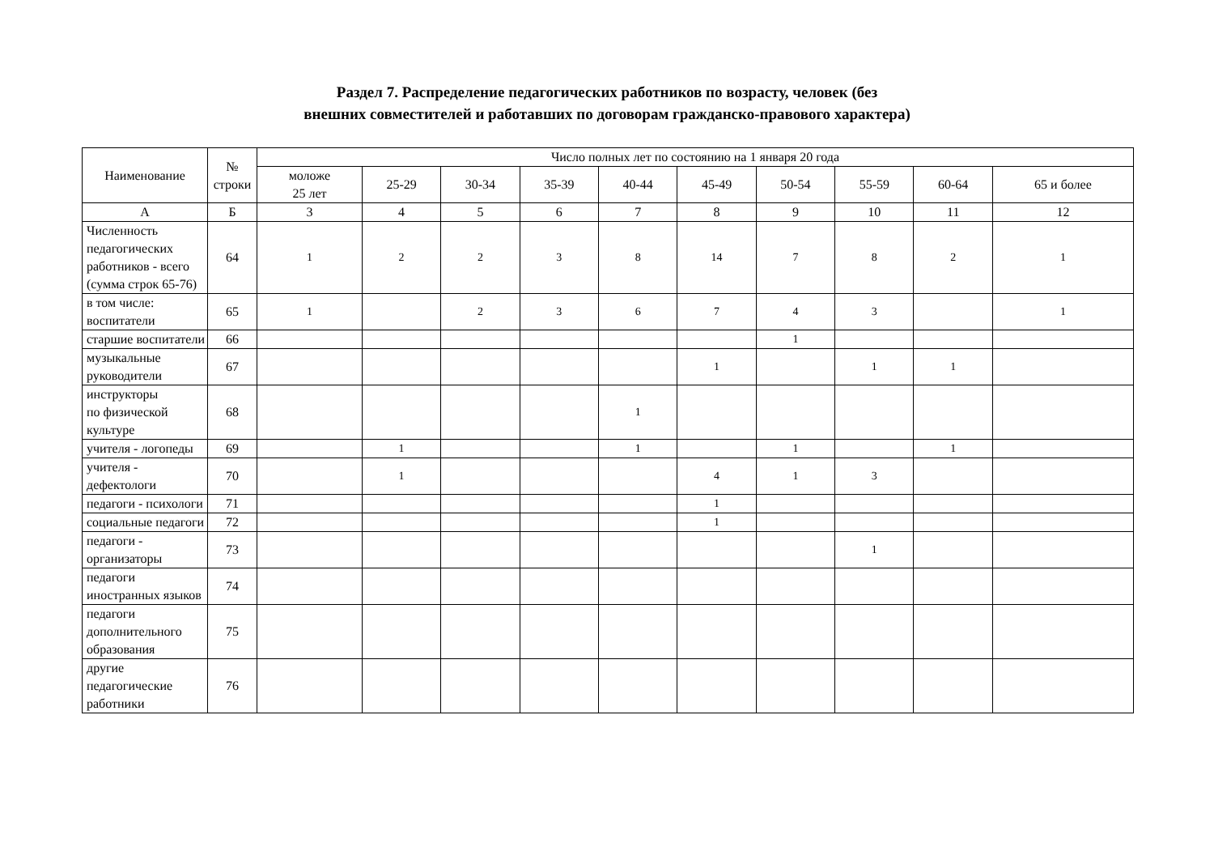Раздел 7. Распределение педагогических работников по возрасту, человек (без
внешних совместителей и работавших по договорам гражданско-правового характера)
| Наименование | № строки | Число полных лет по состоянию на 1 января 20 года | | | | | | | | | |
| --- | --- | --- | --- | --- | --- | --- | --- | --- | --- | --- | --- |
| | | моложе 25 лет | 25-29 | 30-34 | 35-39 | 40-44 | 45-49 | 50-54 | 55-59 | 60-64 | 65 и более |
| А | Б | 3 | 4 | 5 | 6 | 7 | 8 | 9 | 10 | 11 | 12 |
| Численность педагогических работников - всего (сумма строк 65-76) | 64 | 1 | 2 | 2 | 3 | 8 | 14 | 7 | 8 | 2 | 1 |
| в том числе: воспитатели | 65 | 1 | | 2 | 3 | 6 | 7 | 4 | 3 | | 1 |
| старшие воспитатели | 66 | | | | | | | 1 | | | |
| музыкальные руководители | 67 | | | | | | 1 | | 1 | 1 | |
| инструкторы по физической культуре | 68 | | | | | 1 | | | | | |
| учителя - логопеды | 69 | | 1 | | | 1 | | 1 | | 1 | |
| учителя - дефектологи | 70 | | 1 | | | | 4 | 1 | 3 | | |
| педагоги - психологи | 71 | | | | | | 1 | | | | |
| социальные педагоги | 72 | | | | | | 1 | | | | |
| педагоги - организаторы | 73 | | | | | | | | 1 | | |
| педагоги иностранных языков | 74 | | | | | | | | | | |
| педагоги дополнительного образования | 75 | | | | | | | | | | |
| другие педагогические работники | 76 | | | | | | | | | | |